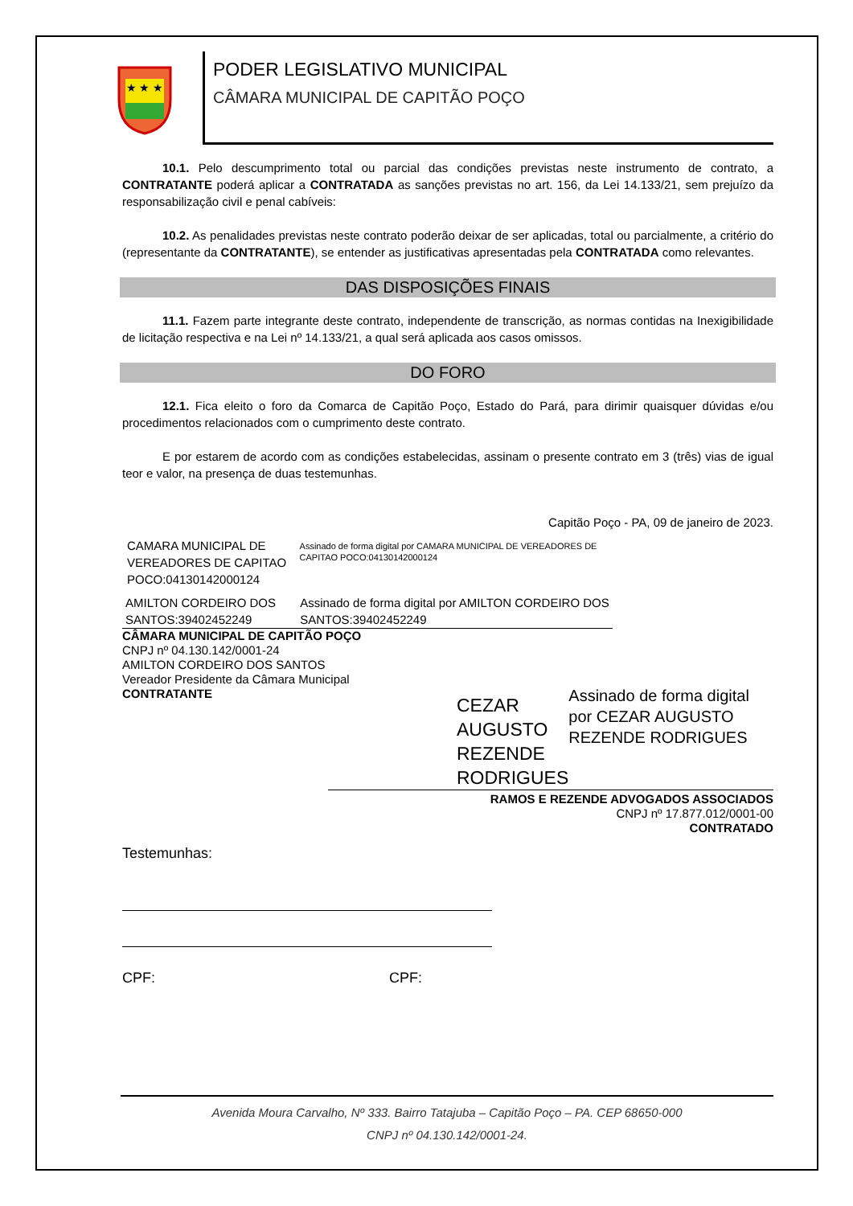★ ★ ★
PODER LEGISLATIVO MUNICIPAL
CÂMARA MUNICIPAL DE CAPITÃO POÇO
10.1. Pelo descumprimento total ou parcial das condições previstas neste instrumento de contrato, a CONTRATANTE poderá aplicar a CONTRATADA as sanções previstas no art. 156, da Lei 14.133/21, sem prejuízo da responsabilização civil e penal cabíveis:
10.2. As penalidades previstas neste contrato poderão deixar de ser aplicadas, total ou parcialmente, a critério do (representante da CONTRATANTE), se entender as justificativas apresentadas pela CONTRATADA como relevantes.
DAS DISPOSIÇÕES FINAIS
11.1. Fazem parte integrante deste contrato, independente de transcrição, as normas contidas na Inexigibilidade de licitação respectiva e na Lei nº 14.133/21, a qual será aplicada aos casos omissos.
DO FORO
12.1. Fica eleito o foro da Comarca de Capitão Poço, Estado do Pará, para dirimir quaisquer dúvidas e/ou procedimentos relacionados com o cumprimento deste contrato.
E por estarem de acordo com as condições estabelecidas, assinam o presente contrato em 3 (três) vias de igual teor e valor, na presença de duas testemunhas.
Capitão Poço - PA, 09 de janeiro de 2023.
CAMARA MUNICIPAL DE VEREADORES DE CAPITAO POCO:04130142000124
Assinado de forma digital por CAMARA MUNICIPAL DE VEREADORES DE CAPITAO POCO:04130142000124
AMILTON CORDEIRO DOS SANTOS:39402452249
Assinado de forma digital por AMILTON CORDEIRO DOS SANTOS:39402452249
CÂMARA MUNICIPAL DE CAPITÃO POÇO
CNPJ nº 04.130.142/0001-24
AMILTON CORDEIRO DOS SANTOS
Vereador Presidente da Câmara Municipal
CONTRATANTE
CEZAR AUGUSTO REZENDE RODRIGUES
Assinado de forma digital por CEZAR AUGUSTO REZENDE RODRIGUES
RAMOS E REZENDE ADVOGADOS ASSOCIADOS
CNPJ nº 17.877.012/0001-00
CONTRATADO
Testemunhas:
CPF: CPF:
Avenida Moura Carvalho, Nº 333. Bairro Tatajuba – Capitão Poço – PA. CEP 68650-000
CNPJ nº 04.130.142/0001-24.